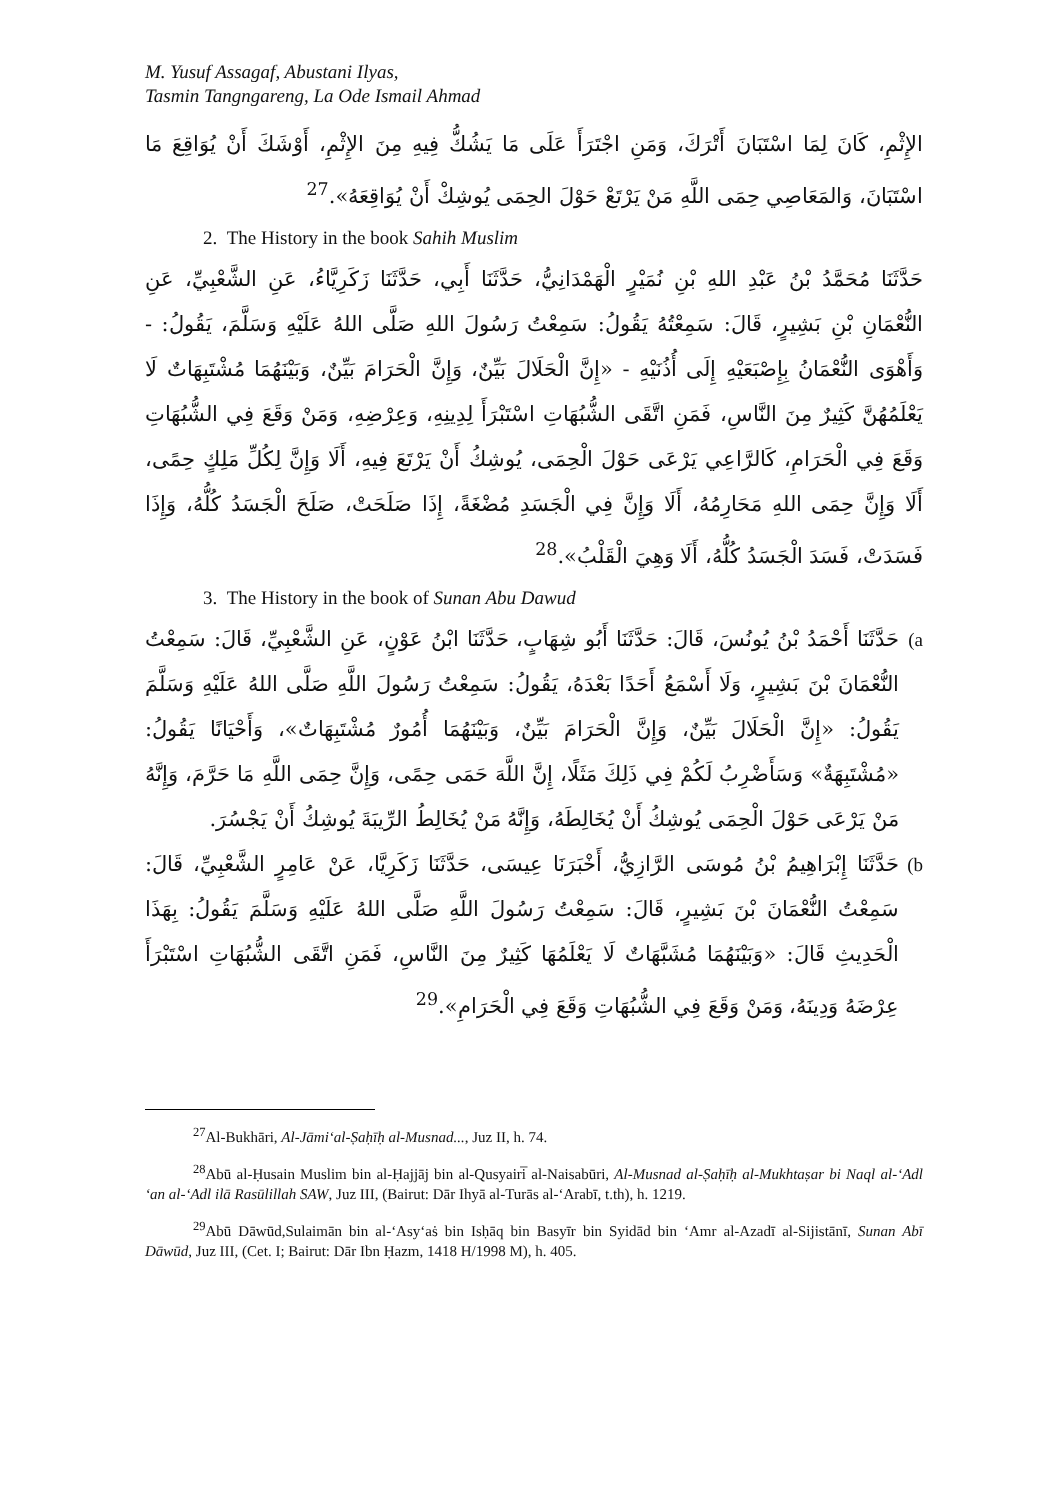M. Yusuf Assagaf, Abustani Ilyas,
Tasmin Tangngareng, La Ode Ismail Ahmad
الإِثْمِ، كَانَ لِمَا اسْتَبَانَ أَتْرَكَ، وَمَنِ اجْتَرَأَ عَلَى مَا يَشُكُّ فِيهِ مِنَ الإِثْمِ، أَوْشَكَ أَنْ يُوَاقِعَ مَا اسْتَبَانَ، وَالمَعَاصِي حِمَى اللَّهِ مَنْ يَرْتَعْ حَوْلَ الحِمَى يُوشِكْ أَنْ يُوَاقِعَهُ».<sup>27</sup>
2. The History in the book Sahih Muslim
حَدَّثَنَا مُحَمَّدُ بْنُ عَبْدِ اللهِ بْنِ نُمَيْرٍ الْهَمْدَانِيُّ، حَدَّثَنَا أَبِي، حَدَّثَنَا زَكَرِيَّاءُ، عَنِ الشَّعْبِيِّ، عَنِ النُّعْمَانِ بْنِ بَشِيرٍ، قَالَ: سَمِعْتُهُ يَقُولُ: سَمِعْتُ رَسُولَ اللهِ صَلَّى اللهُ عَلَيْهِ وَسَلَّمَ، يَقُولُ: - وَأَهْوَى النُّعْمَانُ بِإِصْبَعَيْهِ إِلَى أُذُنَيْهِ - «إِنَّ الْحَلَالَ بَيِّنٌ، وَإِنَّ الْحَرَامَ بَيِّنٌ، وَبَيْنَهُمَا مُشْتَبِهَاتٌ لَا يَعْلَمُهُنَّ كَثِيرٌ مِنَ النَّاسِ، فَمَنِ اتَّقَى الشُّبُهَاتِ اسْتَبْرَأَ لِدِينِهِ، وَعِرْضِهِ، وَمَنْ وَقَعَ فِي الشُّبُهَاتِ وَقَعَ فِي الْحَرَامِ، كَالرَّاعِي يَرْعَى حَوْلَ الْحِمَى، يُوشِكُ أَنْ يَرْتَعَ فِيهِ، أَلَا وَإِنَّ لِكُلِّ مَلِكٍ حِمًى، أَلَا وَإِنَّ حِمَى اللهِ مَحَارِمُهُ، أَلَا وَإِنَّ فِي الْجَسَدِ مُضْغَةً، إِذَا صَلَحَتْ، صَلَحَ الْجَسَدُ كُلُّهُ، وَإِذَا فَسَدَتْ، فَسَدَ الْجَسَدُ كُلُّهُ، أَلَا وَهِيَ الْقَلْبُ».<sup>28</sup>
3. The History in the book of Sunan Abu Dawud
a) حَدَّثَنَا أَحْمَدُ بْنُ يُونُسَ، قَالَ: حَدَّثَنَا أَبُو شِهَابٍ، حَدَّثَنَا ابْنُ عَوْنٍ، عَنِ الشَّعْبِيِّ، قَالَ: سَمِعْتُ النُّعْمَانَ بْنَ بَشِيرٍ، وَلَا أَسْمَعُ أَحَدًا بَعْدَهُ، يَقُولُ: سَمِعْتُ رَسُولَ اللَّهِ صَلَّى اللهُ عَلَيْهِ وَسَلَّمَ يَقُولُ: «إِنَّ الْحَلَالَ بَيِّنٌ، وَإِنَّ الْحَرَامَ بَيِّنٌ، وَبَيْنَهُمَا أُمُورٌ مُشْتَبِهَاتٌ»، وَأَحْيَانًا يَقُولُ: «مُشْتَبِهَةٌ» وَسَأَضْرِبُ لَكُمْ فِي ذَلِكَ مَثَلًا، إِنَّ اللَّهَ حَمَى حِمًى، وَإِنَّ حِمَى اللَّهِ مَا حَرَّمَ، وَإِنَّهُ مَنْ يَرْعَى حَوْلَ الْحِمَى يُوشِكُ أَنْ يُخَالِطَهُ، وَإِنَّهُ مَنْ يُخَالِطُ الرِّيبَةَ يُوشِكُ أَنْ يَجْسُرَ.
b) حَدَّثَنَا إِبْرَاهِيمُ بْنُ مُوسَى الرَّازِيُّ، أَخْبَرَنَا عِيسَى، حَدَّثَنَا زَكَرِيَّا، عَنْ عَامِرٍ الشَّعْبِيِّ، قَالَ: سَمِعْتُ النُّعْمَانَ بْنَ بَشِيرٍ، قَالَ: سَمِعْتُ رَسُولَ اللَّهِ صَلَّى اللهُ عَلَيْهِ وَسَلَّمَ يَقُولُ: بِهَذَا الْحَدِيثِ قَالَ: «وَبَيْنَهُمَا مُشَبَّهَاتٌ لَا يَعْلَمُهَا كَثِيرٌ مِنَ النَّاسِ، فَمَنِ اتَّقَى الشُّبُهَاتِ اسْتَبْرَأَ عِرْضَهُ وَدِينَهُ، وَمَنْ وَقَعَ فِي الشُّبُهَاتِ وَقَعَ فِي الْحَرَامِ».<sup>29</sup>
<sup>27</sup>Al-Bukhāri, Al-Jāmi‘al-Ṣaḥīḥ al-Musnad..., Juz II, h. 74.
<sup>28</sup> Abū al-Ḥusain Muslim bin al-Ḥajjāj bin al-Qusyairi̅ al-Naisabūri, Al-Musnad al-Ṣaḥīḥ al-Mukhtaṣar bi Naql al-‘Adl ‘an al-‘Adl ilā Rasūlillah SAW, Juz III, (Bairut: Dār Ihyā al-Turās al-‘Arabī, t.th), h. 1219.
<sup>29</sup> Abū Dāwūd,Sulaimān bin al-‘Asy‘aṡ bin Isḥāq bin Basyīr bin Syidād bin ‘Amr al-Azadī al-Sijistānī, Sunan Abī Dāwūd, Juz III, (Cet. I; Bairut: Dār Ibn Ḥazm, 1418 H/1998 M), h. 405.